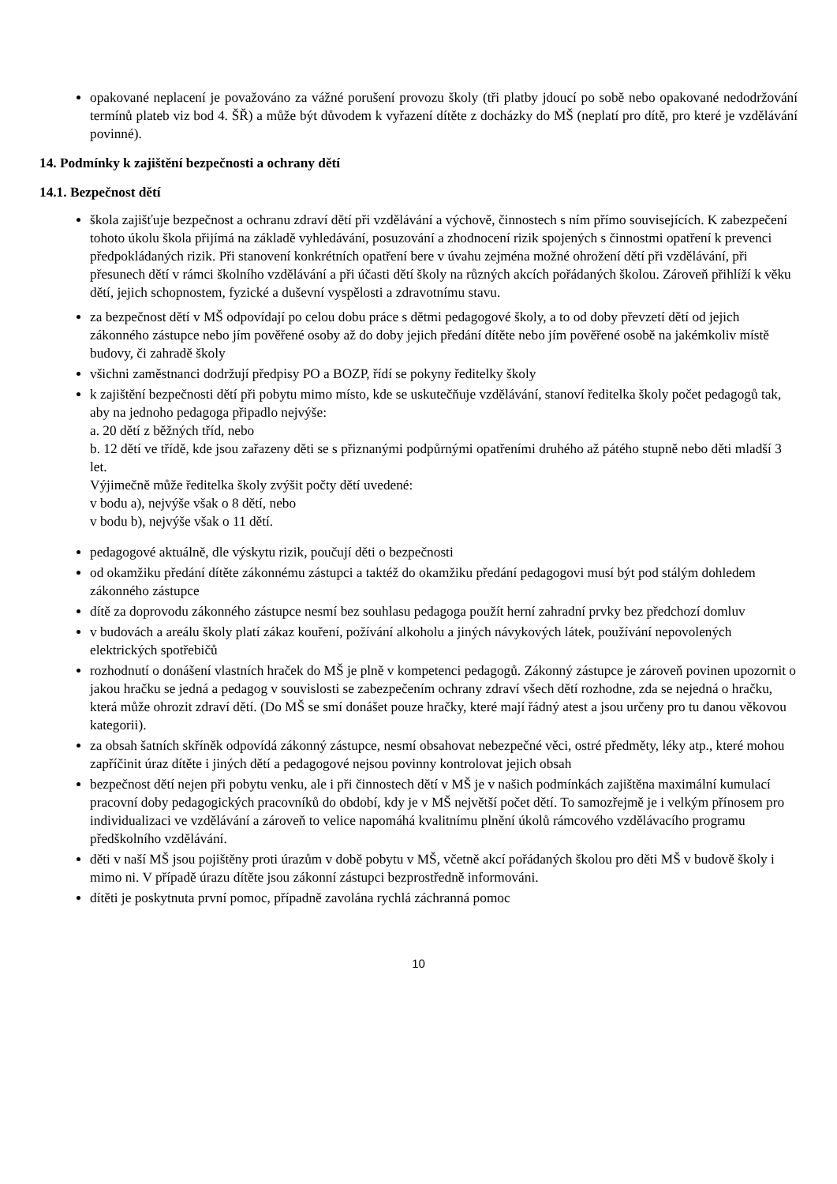opakované neplacení je považováno za vážné porušení provozu školy (tři platby jdoucí po sobě nebo opakované nedodržování termínů plateb viz bod 4. ŠŘ) a může být důvodem k vyřazení dítěte z docházky do MŠ (neplatí pro dítě, pro které je vzdělávání povinné).
14. Podmínky k zajištění bezpečnosti a ochrany dětí
14.1. Bezpečnost dětí
škola zajišťuje bezpečnost a ochranu zdraví dětí při vzdělávání a výchově, činnostech s ním přímo souvisejících. K zabezpečení tohoto úkolu škola přijímá na základě vyhledávání, posuzování a zhodnocení rizik spojených s činnostmi opatření k prevenci předpokládaných rizik. Při stanovení konkrétních opatření bere v úvahu zejména možné ohrožení dětí při vzdělávání, při přesunech dětí v rámci školního vzdělávání a při účasti dětí školy na různých akcích pořádaných školou. Zároveň přihlíží k věku dětí, jejich schopnostem, fyzické a duševní vyspělosti a zdravotnímu stavu.
za bezpečnost dětí v MŠ odpovídají po celou dobu práce s dětmi pedagogové školy, a to od doby převzetí dětí od jejich zákonného zástupce nebo jím pověřené osoby až do doby jejich předání dítěte nebo jím pověřené osobě na jakémkoliv místě budovy, či zahradě školy
všichni zaměstnanci dodržují předpisy PO a BOZP, řídí se pokyny ředitelky školy
k zajištění bezpečnosti dětí při pobytu mimo místo, kde se uskutečňuje vzdělávání, stanoví ředitelka školy počet pedagogů tak, aby na jednoho pedagoga připadlo nejvýše:
a. 20 dětí z běžných tříd, nebo
b. 12 dětí ve třídě, kde jsou zařazeny děti se s přiznanými podpůrnými opatřeními druhého až pátého stupně nebo děti mladší 3 let.
Výjimečně může ředitelka školy zvýšit počty dětí uvedené:
v bodu a), nejvýše však o 8 dětí, nebo
v bodu b), nejvýše však o 11 dětí.
pedagogové aktuálně, dle výskytu rizik, poučují děti o bezpečnosti
od okamžiku předání dítěte zákonnému zástupci a taktéž do okamžiku předání pedagogovi musí být pod stálým dohledem zákonného zástupce
dítě za doprovodu zákonného zástupce nesmí bez souhlasu pedagoga použít herní zahradní prvky bez předchozí domluv
v budovách a areálu školy platí zákaz kouření, požívání alkoholu a jiných návykových látek, používání nepovolených elektrických spotřebičů
rozhodnutí o donášení vlastních hraček do MŠ je plně v kompetenci pedagogů. Zákonný zástupce je zároveň povinen upozornit o jakou hračku se jedná a pedagog v souvislosti se zabezpečením ochrany zdraví všech dětí rozhodne, zda se nejedná o hračku, která může ohrozit zdraví dětí. (Do MŠ se smí donášet pouze hračky, které mají řádný atest a jsou určeny pro tu danou věkovou kategorii).
za obsah šatních skříněk odpovídá zákonný zástupce, nesmí obsahovat nebezpečné věci, ostré předměty, léky atp., které mohou zapříčinit úraz dítěte i jiných dětí a pedagogové nejsou povinny kontrolovat jejich obsah
bezpečnost dětí nejen při pobytu venku, ale i při činnostech dětí v MŠ je v našich podmínkách zajištěna maximální kumulací pracovní doby pedagogických pracovníků do období, kdy je v MŠ největší počet dětí. To samozřejmě je i velkým přínosem pro individualizaci ve vzdělávání a zároveň to velice napomáhá kvalitnímu plnění úkolů rámcového vzdělávacího programu předškolního vzdělávání.
děti v naší MŠ jsou pojištěny proti úrazům v době pobytu v MŠ, včetně akcí pořádaných školou pro děti MŠ v budově školy i mimo ni. V případě úrazu dítěte jsou zákonní zástupci bezprostředně informováni.
dítěti je poskytnuta první pomoc, případně zavolána rychlá záchranná pomoc
10